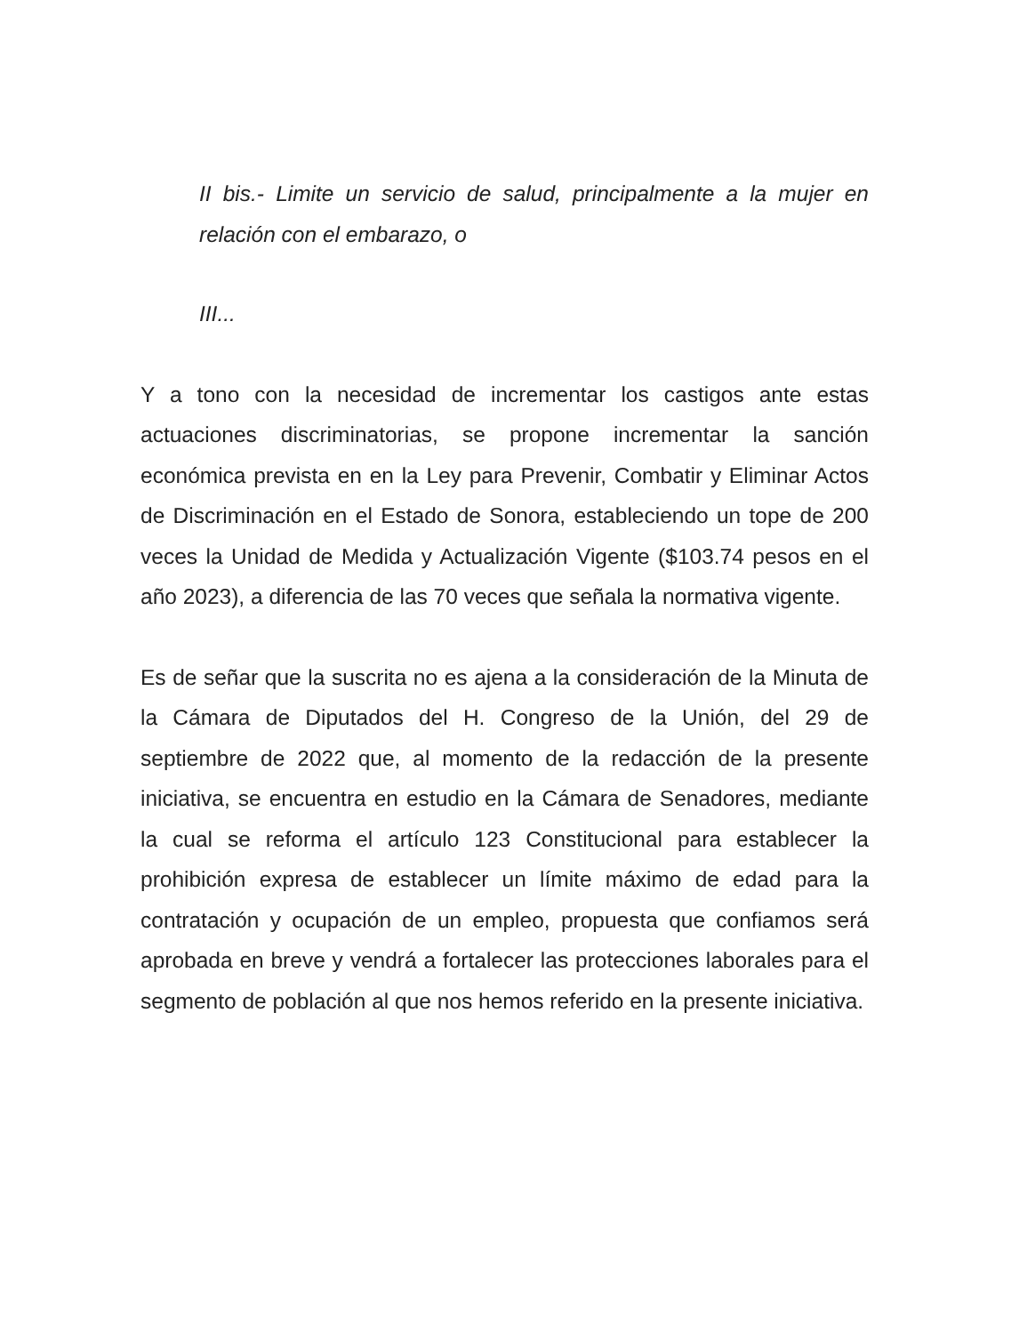II bis.- Limite un servicio de salud, principalmente a la mujer en relación con el embarazo, o
III...
Y a tono con la necesidad de incrementar los castigos ante estas actuaciones discriminatorias, se propone incrementar la sanción económica prevista en en la Ley para Prevenir, Combatir y Eliminar Actos de Discriminación en el Estado de Sonora, estableciendo un tope de 200 veces la Unidad de Medida y Actualización Vigente ($103.74 pesos en el año 2023), a diferencia de las 70 veces que señala la normativa vigente.
Es de señar que la suscrita no es ajena a la consideración de la Minuta de la Cámara de Diputados del H. Congreso de la Unión, del 29 de septiembre de 2022 que, al momento de la redacción de la presente iniciativa, se encuentra en estudio en la Cámara de Senadores, mediante la cual se reforma el artículo 123 Constitucional para establecer la prohibición expresa de establecer un límite máximo de edad para la contratación y ocupación de un empleo, propuesta que confiamos será aprobada en breve y vendrá a fortalecer las protecciones laborales para el segmento de población al que nos hemos referido en la presente iniciativa.